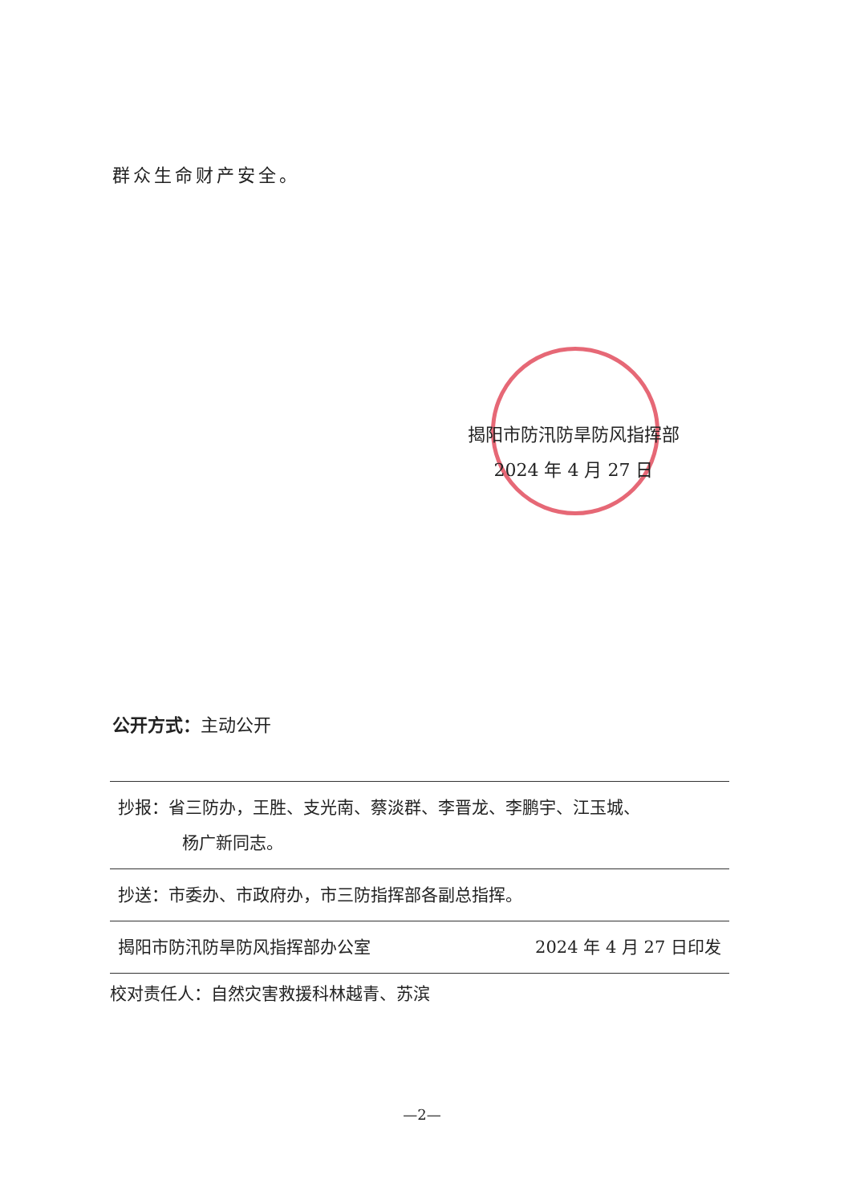群众生命财产安全。
揭阳市防汛防旱防风指挥部
2024 年 4 月 27 日
公开方式：主动公开
抄报：省三防办，王胜、支光南、蔡淡群、李晋龙、李鹏宇、江玉城、
杨广新同志。
抄送：市委办、市政府办，市三防指挥部各副总指挥。
揭阳市防汛防旱防风指挥部办公室 2024 年 4 月 27 日印发
校对责任人：自然灾害救援科林越青、苏滨
—2—